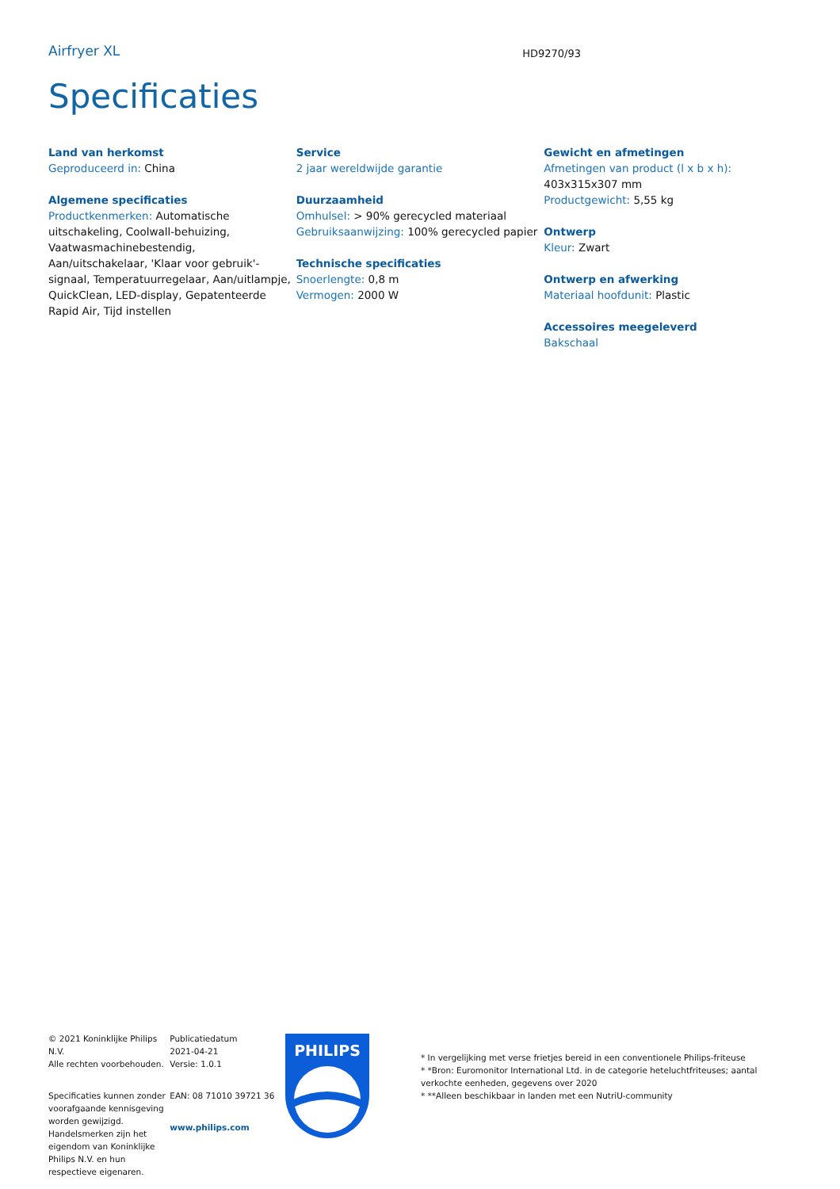Airfryer XL
HD9270/93
Specificaties
Land van herkomst
Geproduceerd in: China
Algemene specificaties
Productkenmerken: Automatische uitschakeling, Coolwall-behuizing, Vaatwasmachinebestendig, Aan/uitschakelaar, 'Klaar voor gebruik'-signaal, Temperatuurregelaar, Aan/uitlampje, QuickClean, LED-display, Gepatenteerde Rapid Air, Tijd instellen
Service
2 jaar wereldwijde garantie
Duurzaamheid
Omhulsel: > 90% gerecycled materiaal
Gebruiksaanwijzing: 100% gerecycled papier
Technische specificaties
Snoerlengte: 0,8 m
Vermogen: 2000 W
Gewicht en afmetingen
Afmetingen van product (l x b x h): 403x315x307 mm
Productgewicht: 5,55 kg
Ontwerp
Kleur: Zwart
Ontwerp en afwerking
Materiaal hoofdunit: Plastic
Accessoires meegeleverd
Bakschaal
© 2021 Koninklijke Philips N.V.
Alle rechten voorbehouden.
Specificaties kunnen zonder voorafgaande kennisgeving worden gewijzigd. Handelsmerken zijn het eigendom van Koninklijke Philips N.V. en hun respectieve eigenaren.
Publicatiedatum
2021-04-21
Versie: 1.0.1
EAN: 08 71010 39721 36
www.philips.com
PHILIPS
* In vergelijking met verse frietjes bereid in een conventionele Philips-friteuse
* *Bron: Euromonitor International Ltd. in de categorie heteluchtfriteuses; aantal verkochte eenheden, gegevens over 2020
* **Alleen beschikbaar in landen met een NutriU-community